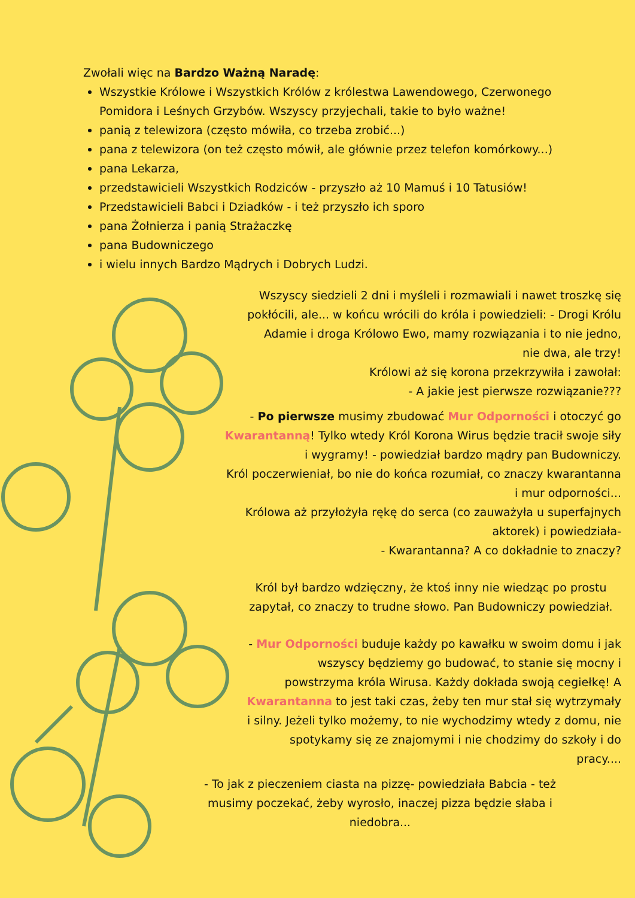Zwołali więc na Bardzo Ważną Naradę:
Wszystkie Królowe i Wszystkich Królów z królestwa Lawendowego, Czerwonego Pomidora i Leśnych Grzybów. Wszyscy przyjechali, takie to było ważne!
panią z telewizora (często mówiła, co trzeba zrobić...)
pana z telewizora (on też często mówił, ale głównie przez telefon komórkowy...)
pana Lekarza,
przedstawicieli Wszystkich Rodziców - przyszło aż 10 Mamuś i 10 Tatusiów!
Przedstawicieli Babci i Dziadków - i też przyszło ich sporo
pana Żołnierza i panią Strażaczkę
pana Budowniczego
i wielu innych Bardzo Mądrych i Dobrych Ludzi.
Wszyscy siedzieli 2 dni i myśleli i rozmawiali i nawet troszkę się pokłócili, ale... w końcu wrócili do króla i powiedzieli: - Drogi Królu Adamie i droga Królowo Ewo, mamy rozwiązania i to nie jedno, nie dwa, ale trzy!
Królowi aż się korona przekrzywiła i zawołał:
- A jakie jest pierwsze rozwiązanie???
- Po pierwsze musimy zbudować Mur Odporności i otoczyć go Kwarantanną! Tylko wtedy Król Korona Wirus będzie tracił swoje siły i wygramy! - powiedział bardzo mądry pan Budowniczy.
Król poczerwieniał, bo nie do końca rozumiał, co znaczy kwarantanna i mur odporności...
Królowa aż przyłożyła rękę do serca (co zauważyła u superfajnych aktorek) i powiedziała-
- Kwarantanna? A co dokładnie to znaczy?
Król był bardzo wdzięczny, że ktoś inny nie wiedząc po prostu zapytał, co znaczy to trudne słowo. Pan Budowniczy powiedział.
- Mur Odporności buduje każdy po kawałku w swoim domu i jak wszyscy będziemy go budować, to stanie się mocny i powstrzyma króla Wirusa. Każdy dokłada swoją cegiełkę! A Kwarantanna to jest taki czas, żeby ten mur stał się wytrzymały i silny. Jeżeli tylko możemy, to nie wychodzimy wtedy z domu, nie spotykamy się ze znajomymi i nie chodzimy do szkoły i do pracy....
- To jak z pieczeniem ciasta na pizzę- powiedziała Babcia - też musimy poczekać, żeby wyrosło, inaczej pizza będzie słaba i niedobra...